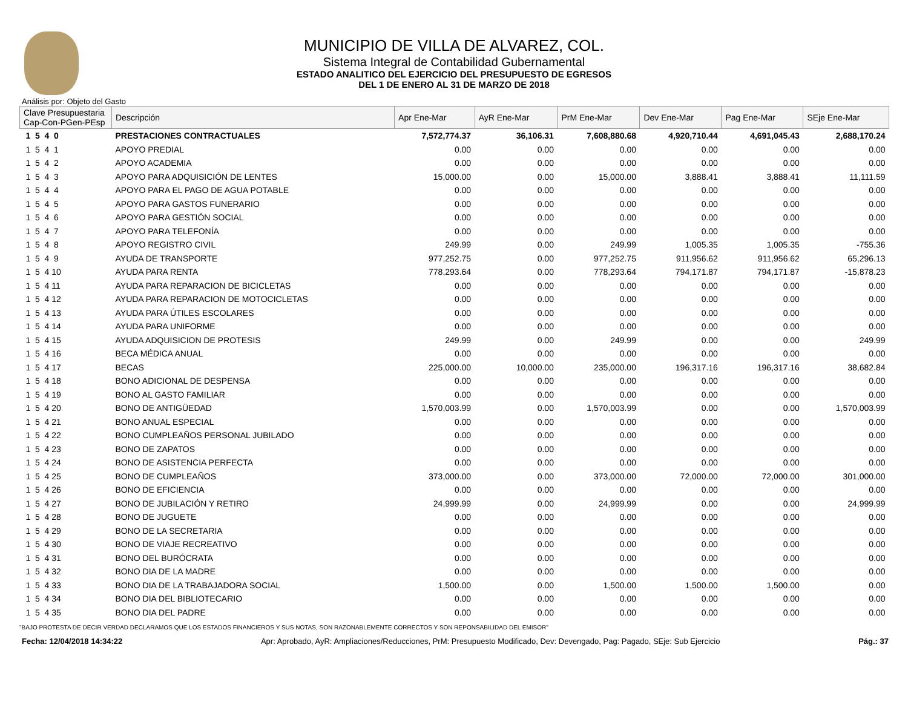MUNICIPIO DE VILLA DE ALVAREZ, COL.
Sistema Integral de Contabilidad Gubernamental
ESTADO ANALITICO DEL EJERCICIO DEL PRESUPUESTO DE EGRESOS
DEL 1 DE ENERO AL 31 DE MARZO DE 2018
Análisis por: Objeto del Gasto
| Clave Presupuestaria Cap-Con-PGen-PEsp | Descripción | Apr Ene-Mar | AyR Ene-Mar | PrM Ene-Mar | Dev Ene-Mar | Pag Ene-Mar | SEje Ene-Mar |
| --- | --- | --- | --- | --- | --- | --- | --- |
| 1 5 4 0 | PRESTACIONES CONTRACTUALES | 7,572,774.37 | 36,106.31 | 7,608,880.68 | 4,920,710.44 | 4,691,045.43 | 2,688,170.24 |
| 1 5 4 1 | APOYO PREDIAL | 0.00 | 0.00 | 0.00 | 0.00 | 0.00 | 0.00 |
| 1 5 4 2 | APOYO ACADEMIA | 0.00 | 0.00 | 0.00 | 0.00 | 0.00 | 0.00 |
| 1 5 4 3 | APOYO PARA ADQUISICIÓN DE LENTES | 15,000.00 | 0.00 | 15,000.00 | 3,888.41 | 3,888.41 | 11,111.59 |
| 1 5 4 4 | APOYO PARA EL PAGO DE AGUA POTABLE | 0.00 | 0.00 | 0.00 | 0.00 | 0.00 | 0.00 |
| 1 5 4 5 | APOYO PARA GASTOS FUNERARIO | 0.00 | 0.00 | 0.00 | 0.00 | 0.00 | 0.00 |
| 1 5 4 6 | APOYO PARA GESTIÓN SOCIAL | 0.00 | 0.00 | 0.00 | 0.00 | 0.00 | 0.00 |
| 1 5 4 7 | APOYO PARA TELEFONÍA | 0.00 | 0.00 | 0.00 | 0.00 | 0.00 | 0.00 |
| 1 5 4 8 | APOYO REGISTRO CIVIL | 249.99 | 0.00 | 249.99 | 1,005.35 | 1,005.35 | -755.36 |
| 1 5 4 9 | AYUDA DE TRANSPORTE | 977,252.75 | 0.00 | 977,252.75 | 911,956.62 | 911,956.62 | 65,296.13 |
| 1 5 4 10 | AYUDA PARA RENTA | 778,293.64 | 0.00 | 778,293.64 | 794,171.87 | 794,171.87 | -15,878.23 |
| 1 5 4 11 | AYUDA PARA REPARACION DE BICICLETAS | 0.00 | 0.00 | 0.00 | 0.00 | 0.00 | 0.00 |
| 1 5 4 12 | AYUDA PARA REPARACION DE MOTOCICLETAS | 0.00 | 0.00 | 0.00 | 0.00 | 0.00 | 0.00 |
| 1 5 4 13 | AYUDA PARA ÚTILES ESCOLARES | 0.00 | 0.00 | 0.00 | 0.00 | 0.00 | 0.00 |
| 1 5 4 14 | AYUDA PARA UNIFORME | 0.00 | 0.00 | 0.00 | 0.00 | 0.00 | 0.00 |
| 1 5 4 15 | AYUDA ADQUISICION DE PROTESIS | 249.99 | 0.00 | 249.99 | 0.00 | 0.00 | 249.99 |
| 1 5 4 16 | BECA MÉDICA ANUAL | 0.00 | 0.00 | 0.00 | 0.00 | 0.00 | 0.00 |
| 1 5 4 17 | BECAS | 225,000.00 | 10,000.00 | 235,000.00 | 196,317.16 | 196,317.16 | 38,682.84 |
| 1 5 4 18 | BONO ADICIONAL DE DESPENSA | 0.00 | 0.00 | 0.00 | 0.00 | 0.00 | 0.00 |
| 1 5 4 19 | BONO AL GASTO FAMILIAR | 0.00 | 0.00 | 0.00 | 0.00 | 0.00 | 0.00 |
| 1 5 4 20 | BONO DE ANTIGÜEDAD | 1,570,003.99 | 0.00 | 1,570,003.99 | 0.00 | 0.00 | 1,570,003.99 |
| 1 5 4 21 | BONO ANUAL ESPECIAL | 0.00 | 0.00 | 0.00 | 0.00 | 0.00 | 0.00 |
| 1 5 4 22 | BONO CUMPLEAÑOS PERSONAL JUBILADO | 0.00 | 0.00 | 0.00 | 0.00 | 0.00 | 0.00 |
| 1 5 4 23 | BONO DE ZAPATOS | 0.00 | 0.00 | 0.00 | 0.00 | 0.00 | 0.00 |
| 1 5 4 24 | BONO DE ASISTENCIA PERFECTA | 0.00 | 0.00 | 0.00 | 0.00 | 0.00 | 0.00 |
| 1 5 4 25 | BONO DE CUMPLEAÑOS | 373,000.00 | 0.00 | 373,000.00 | 72,000.00 | 72,000.00 | 301,000.00 |
| 1 5 4 26 | BONO DE EFICIENCIA | 0.00 | 0.00 | 0.00 | 0.00 | 0.00 | 0.00 |
| 1 5 4 27 | BONO DE JUBILACIÓN Y RETIRO | 24,999.99 | 0.00 | 24,999.99 | 0.00 | 0.00 | 24,999.99 |
| 1 5 4 28 | BONO DE JUGUETE | 0.00 | 0.00 | 0.00 | 0.00 | 0.00 | 0.00 |
| 1 5 4 29 | BONO DE LA SECRETARIA | 0.00 | 0.00 | 0.00 | 0.00 | 0.00 | 0.00 |
| 1 5 4 30 | BONO DE VIAJE RECREATIVO | 0.00 | 0.00 | 0.00 | 0.00 | 0.00 | 0.00 |
| 1 5 4 31 | BONO DEL BURÓCRATA | 0.00 | 0.00 | 0.00 | 0.00 | 0.00 | 0.00 |
| 1 5 4 32 | BONO DIA DE LA MADRE | 0.00 | 0.00 | 0.00 | 0.00 | 0.00 | 0.00 |
| 1 5 4 33 | BONO DIA DE LA TRABAJADORA SOCIAL | 1,500.00 | 0.00 | 1,500.00 | 1,500.00 | 1,500.00 | 0.00 |
| 1 5 4 34 | BONO DIA DEL BIBLIOTECARIO | 0.00 | 0.00 | 0.00 | 0.00 | 0.00 | 0.00 |
| 1 5 4 35 | BONO DIA DEL PADRE | 0.00 | 0.00 | 0.00 | 0.00 | 0.00 | 0.00 |
"BAJO PROTESTA DE DECIR VERDAD DECLARAMOS QUE LOS ESTADOS FINANCIEROS Y SUS NOTAS, SON RAZONABLEMENTE CORRECTOS Y SON REPONSABILIDAD DEL EMISOR"
Fecha: 12/04/2018 14:34:22 Apr: Aprobado, AyR: Ampliaciones/Reducciones, PrM: Presupuesto Modificado, Dev: Devengado, Pag: Pagado, SEje: Sub Ejercicio Pág.: 37